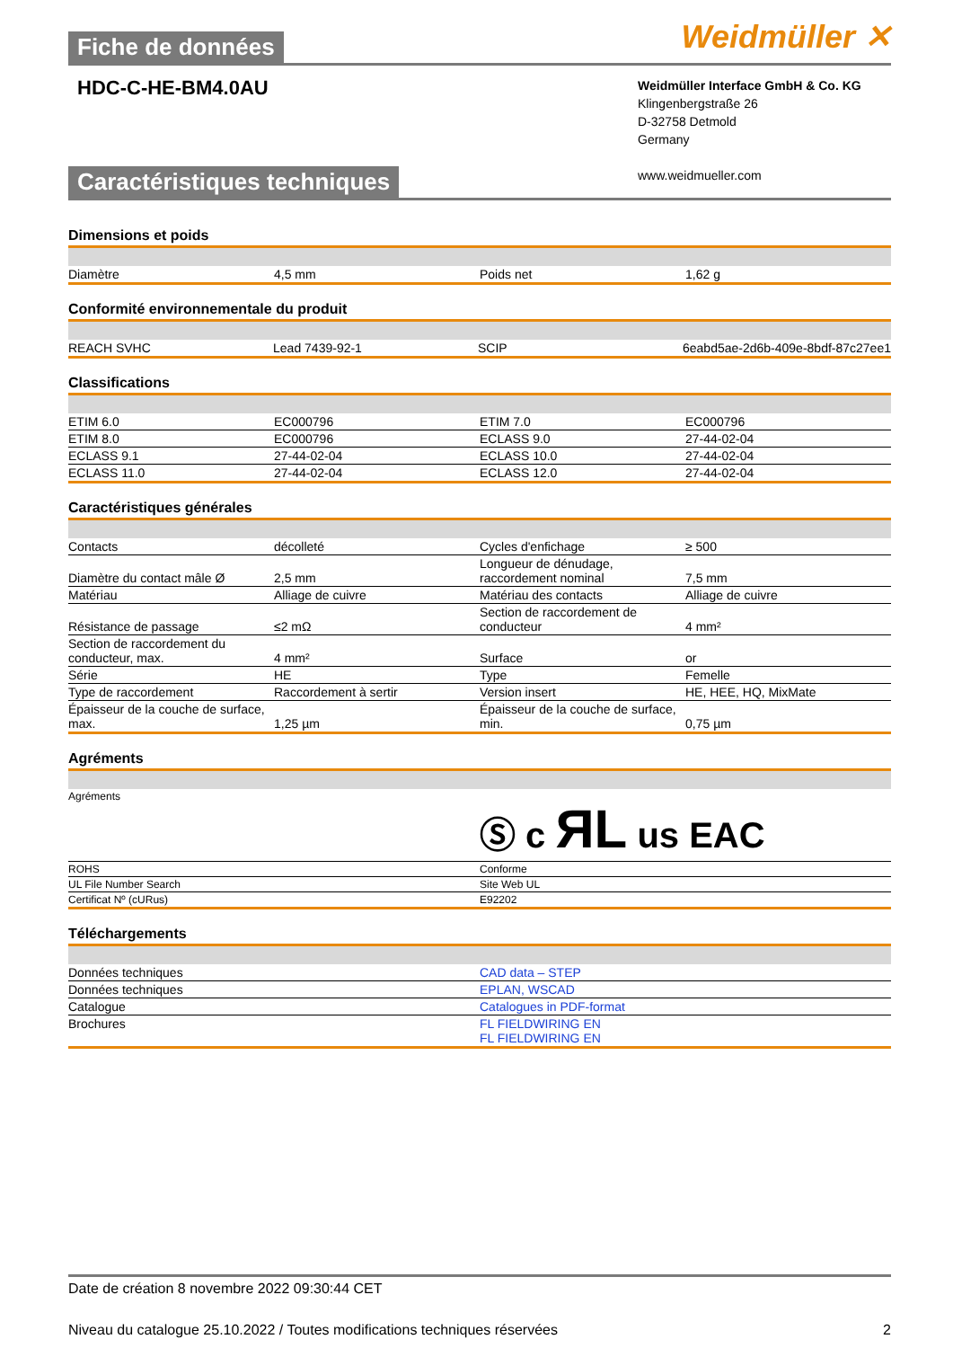Fiche de données
Weidmüller ✕
HDC-C-HE-BM4.0AU
Weidmüller Interface GmbH & Co. KG
Klingenbergstraße 26
D-32758 Detmold
Germany
www.weidmueller.com
Caractéristiques techniques
Dimensions et poids
| Diamètre | 4,5 mm | Poids net | 1,62 g |
Conformité environnementale du produit
| REACH SVHC | Lead 7439-92-1 | SCIP | 6eabd5ae-2d6b-409e-8bdf-87c27ee1 |
Classifications
| ETIM 6.0 | EC000796 | ETIM 7.0 | EC000796 |
| ETIM 8.0 | EC000796 | ECLASS 9.0 | 27-44-02-04 |
| ECLASS 9.1 | 27-44-02-04 | ECLASS 10.0 | 27-44-02-04 |
| ECLASS 11.0 | 27-44-02-04 | ECLASS 12.0 | 27-44-02-04 |
Caractéristiques générales
| Contacts | décolleté | Cycles d'enfichage | ≥ 500 |
| Diamètre du contact mâle Ø | 2,5 mm | Longueur de dénudage, raccordement nominal | 7,5 mm |
| Matériau | Alliage de cuivre | Matériau des contacts | Alliage de cuivre |
| Résistance de passage | ≤2 mΩ | Section de raccordement de conducteur | 4 mm² |
| Section de raccordement du conducteur, max. | 4 mm² | Surface | or |
| Série | HE | Type | Femelle |
| Type de raccordement | Raccordement à sertir | Version insert | HE, HEE, HQ, MixMate |
| Épaisseur de la couche de surface, max. | 1,25 µm | Épaisseur de la couche de surface, min. | 0,75 µm |
Agréments
| Agréments | Ⓢ c ЯL us EAC |
| ROHS | Conforme |
| UL File Number Search | Site Web UL |
| Certificat Nº (cURus) | E92202 |
Téléchargements
| Données techniques | CAD data – STEP |
| Données techniques | EPLAN, WSCAD |
| Catalogue | Catalogues in PDF-format |
| Brochures | FL FIELDWIRING EN FL FIELDWIRING EN |
Date de création 8 novembre 2022 09:30:44 CET
Niveau du catalogue 25.10.2022 / Toutes modifications techniques réservées 2